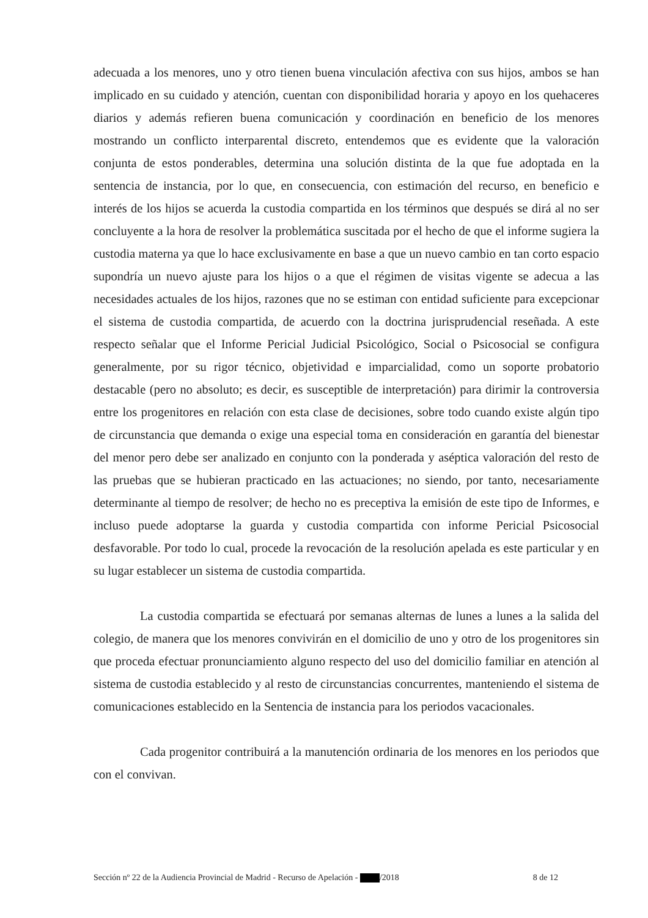adecuada a los menores, uno y otro tienen buena vinculación afectiva con sus hijos, ambos se han implicado en su cuidado y atención, cuentan con disponibilidad horaria y apoyo en los quehaceres diarios y además refieren buena comunicación y coordinación en beneficio de los menores mostrando un conflicto interparental discreto, entendemos que es evidente que la valoración conjunta de estos ponderables, determina una solución distinta de la que fue adoptada en la sentencia de instancia, por lo que, en consecuencia, con estimación del recurso, en beneficio e interés de los hijos se acuerda la custodia compartida en los términos que después se dirá al no ser concluyente a la hora de resolver la problemática suscitada por el hecho de que el informe sugiera la custodia materna ya que lo hace exclusivamente en base a que un nuevo cambio en tan corto espacio supondría un nuevo ajuste para los hijos o a que el régimen de visitas vigente se adecua a las necesidades actuales de los hijos, razones que no se estiman con entidad suficiente para excepcionar el sistema de custodia compartida, de acuerdo con la doctrina jurisprudencial reseñada. A este respecto señalar que el Informe Pericial Judicial Psicológico, Social o Psicosocial se configura generalmente, por su rigor técnico, objetividad e imparcialidad, como un soporte probatorio destacable (pero no absoluto; es decir, es susceptible de interpretación) para dirimir la controversia entre los progenitores en relación con esta clase de decisiones, sobre todo cuando existe algún tipo de circunstancia que demanda o exige una especial toma en consideración en garantía del bienestar del menor pero debe ser analizado en conjunto con la ponderada y aséptica valoración del resto de las pruebas que se hubieran practicado en las actuaciones; no siendo, por tanto, necesariamente determinante al tiempo de resolver; de hecho no es preceptiva la emisión de este tipo de Informes, e incluso puede adoptarse la guarda y custodia compartida con informe Pericial Psicosocial desfavorable. Por todo lo cual, procede la revocación de la resolución apelada es este particular y en su lugar establecer un sistema de custodia compartida.
La custodia compartida se efectuará por semanas alternas de lunes a lunes a la salida del colegio, de manera que los menores convivirán en el domicilio de uno y otro de los progenitores sin que proceda efectuar pronunciamiento alguno respecto del uso del domicilio familiar en atención al sistema de custodia establecido y al resto de circunstancias concurrentes, manteniendo el sistema de comunicaciones establecido en la Sentencia de instancia para los periodos vacacionales.
Cada progenitor contribuirá a la manutención ordinaria de los menores en los periodos que con el convivan.
Sección nº 22 de la Audiencia Provincial de Madrid - Recurso de Apelación - /2018 8 de 12